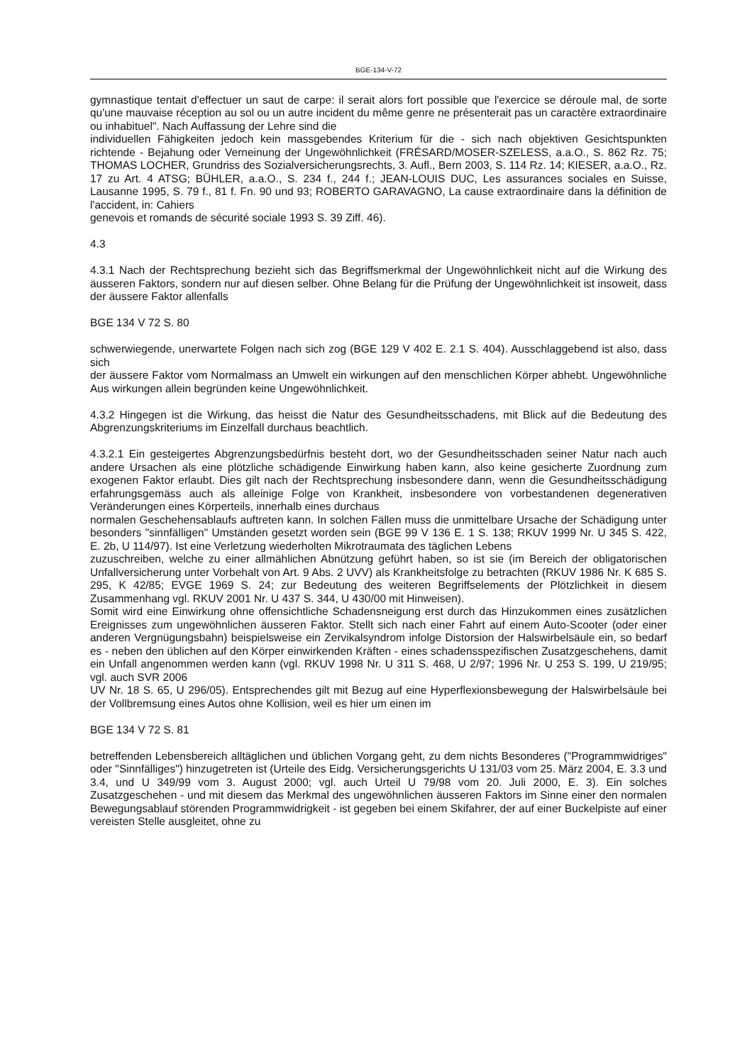BGE-134-V-72
gymnastique tentait d'effectuer un saut de carpe: il serait alors fort possible que l'exercice se déroule mal, de sorte qu'une mauvaise réception au sol ou un autre incident du même genre ne présenterait pas un caractère extraordinaire ou inhabituel". Nach Auffassung der Lehre sind die
individuellen Fähigkeiten jedoch kein massgebendes Kriterium für die - sich nach objektiven Gesichtspunkten richtende - Bejahung oder Verneinung der Ungewöhnlichkeit (FRÉSARD/MOSER-SZELESS, a.a.O., S. 862 Rz. 75; THOMAS LOCHER, Grundriss des Sozialversicherungsrechts, 3. Aufl., Bern 2003, S. 114 Rz. 14; KIESER, a.a.O., Rz. 17 zu Art. 4 ATSG; BÜHLER, a.a.O., S. 234 f., 244 f.; JEAN-LOUIS DUC, Les assurances sociales en Suisse, Lausanne 1995, S. 79 f., 81 f. Fn. 90 und 93; ROBERTO GARAVAGNO, La cause extraordinaire dans la définition de l'accident, in: Cahiers
genevois et romands de sécurité sociale 1993 S. 39 Ziff. 46).
4.3
4.3.1 Nach der Rechtsprechung bezieht sich das Begriffsmerkmal der Ungewöhnlichkeit nicht auf die Wirkung des äusseren Faktors, sondern nur auf diesen selber. Ohne Belang für die Prüfung der Ungewöhnlichkeit ist insoweit, dass der äussere Faktor allenfalls
BGE 134 V 72 S. 80
schwerwiegende, unerwartete Folgen nach sich zog (BGE 129 V 402 E. 2.1 S. 404). Ausschlaggebend ist also, dass sich
der äussere Faktor vom Normalmass an Umwelt ein wirkungen auf den menschlichen Körper abhebt. Ungewöhnliche Aus wirkungen allein begründen keine Ungewöhnlichkeit.
4.3.2 Hingegen ist die Wirkung, das heisst die Natur des Gesundheitsschadens, mit Blick auf die Bedeutung des Abgrenzungskriteriums im Einzelfall durchaus beachtlich.
4.3.2.1 Ein gesteigertes Abgrenzungsbedürfnis besteht dort, wo der Gesundheitsschaden seiner Natur nach auch andere Ursachen als eine plötzliche schädigende Einwirkung haben kann, also keine gesicherte Zuordnung zum exogenen Faktor erlaubt. Dies gilt nach der Rechtsprechung insbesondere dann, wenn die Gesundheitsschädigung erfahrungsgemäss auch als alleinige Folge von Krankheit, insbesondere von vorbestandenen degenerativen Veränderungen eines Körperteils, innerhalb eines durchaus
normalen Geschehensablaufs auftreten kann. In solchen Fällen muss die unmittelbare Ursache der Schädigung unter besonders "sinnfälligen" Umständen gesetzt worden sein (BGE 99 V 136 E. 1 S. 138; RKUV 1999 Nr. U 345 S. 422, E. 2b, U 114/97). Ist eine Verletzung wiederholten Mikrotraumata des täglichen Lebens
zuzuschreiben, welche zu einer allmählichen Abnützung geführt haben, so ist sie (im Bereich der obligatorischen Unfallversicherung unter Vorbehalt von Art. 9 Abs. 2 UVV) als Krankheitsfolge zu betrachten (RKUV 1986 Nr. K 685 S. 295, K 42/85; EVGE 1969 S. 24; zur Bedeutung des weiteren Begriffselements der Plötzlichkeit in diesem Zusammenhang vgl. RKUV 2001 Nr. U 437 S. 344, U 430/00 mit Hinweisen).
Somit wird eine Einwirkung ohne offensichtliche Schadensneigung erst durch das Hinzukommen eines zusätzlichen Ereignisses zum ungewöhnlichen äusseren Faktor. Stellt sich nach einer Fahrt auf einem Auto-Scooter (oder einer anderen Vergnügungsbahn) beispielsweise ein Zervikalsyndrom infolge Distorsion der Halswirbelsäule ein, so bedarf es - neben den üblichen auf den Körper einwirkenden Kräften - eines schadensspezifischen Zusatzgeschehens, damit ein Unfall angenommen werden kann (vgl. RKUV 1998 Nr. U 311 S. 468, U 2/97; 1996 Nr. U 253 S. 199, U 219/95; vgl. auch SVR 2006
UV Nr. 18 S. 65, U 296/05). Entsprechendes gilt mit Bezug auf eine Hyperflexionsbewegung der Halswirbelsäule bei der Vollbremsung eines Autos ohne Kollision, weil es hier um einen im
BGE 134 V 72 S. 81
betreffenden Lebensbereich alltäglichen und üblichen Vorgang geht, zu dem nichts Besonderes ("Programmwidriges" oder "Sinnfälliges") hinzugetreten ist (Urteile des Eidg. Versicherungsgerichts U 131/03 vom 25. März 2004, E. 3.3 und 3.4, und U 349/99 vom 3. August 2000; vgl. auch Urteil U 79/98 vom 20. Juli 2000, E. 3). Ein solches Zusatzgeschehen - und mit diesem das Merkmal des ungewöhnlichen äusseren Faktors im Sinne einer den normalen Bewegungsablauf störenden Programmwidrigkeit - ist gegeben bei einem Skifahrer, der auf einer Buckelpiste auf einer vereisten Stelle ausgleitet, ohne zu